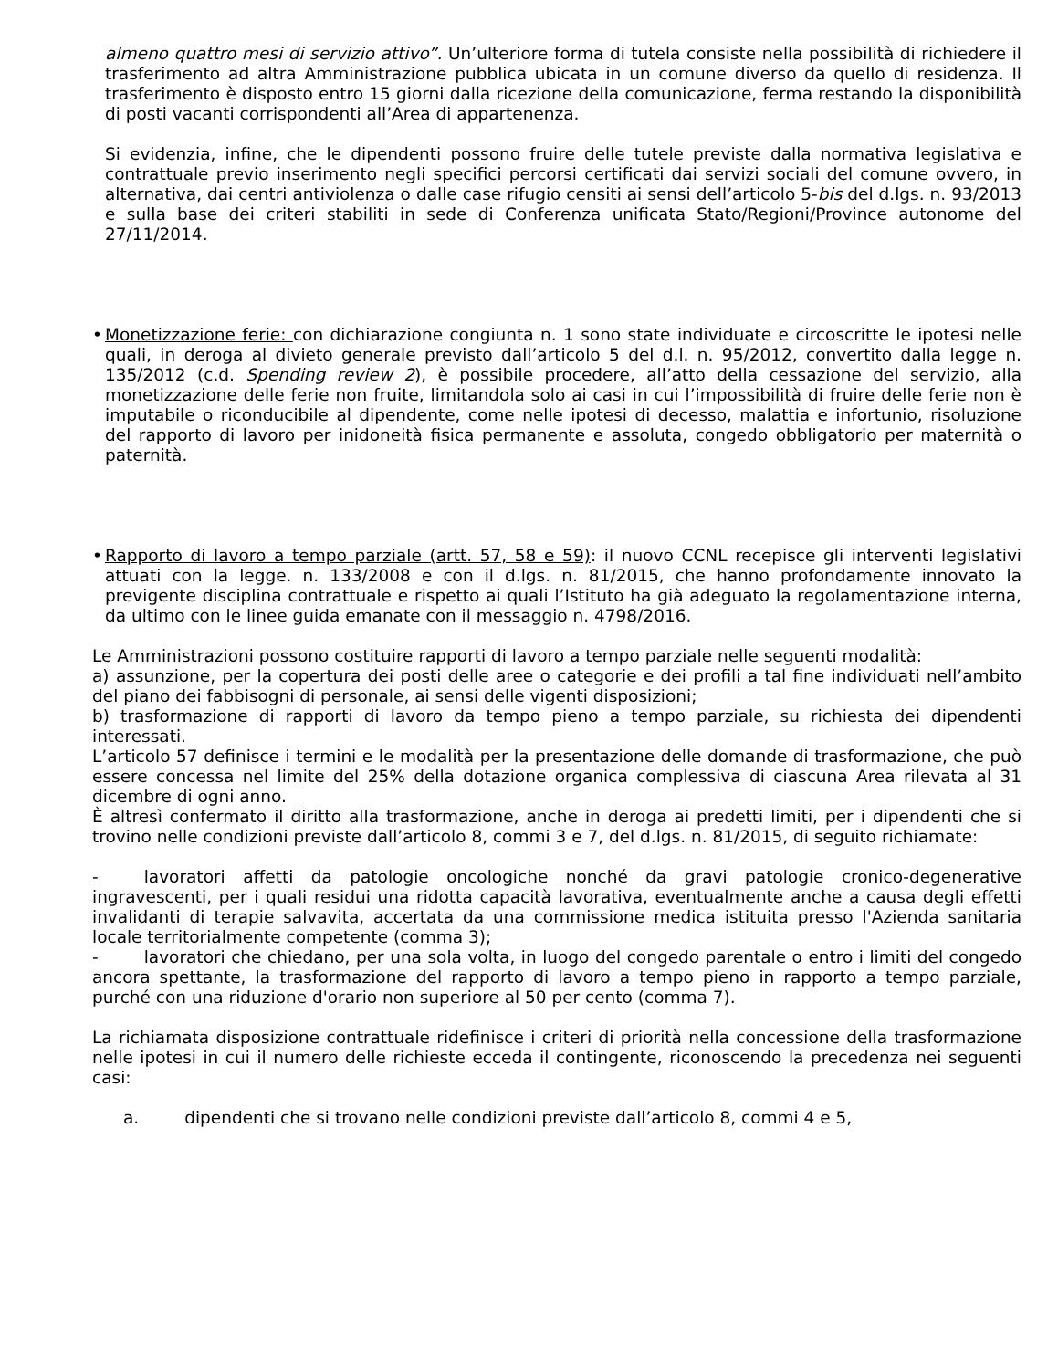almeno quattro mesi di servizio attivo”. Un’ulteriore forma di tutela consiste nella possibilità di richiedere il trasferimento ad altra Amministrazione pubblica ubicata in un comune diverso da quello di residenza. Il trasferimento è disposto entro 15 giorni dalla ricezione della comunicazione, ferma restando la disponibilità di posti vacanti corrispondenti all’Area di appartenenza.
Si evidenzia, infine, che le dipendenti possono fruire delle tutele previste dalla normativa legislativa e contrattuale previo inserimento negli specifici percorsi certificati dai servizi sociali del comune ovvero, in alternativa, dai centri antiviolenza o dalle case rifugio censiti ai sensi dell’articolo 5-bis del d.lgs. n. 93/2013 e sulla base dei criteri stabiliti in sede di Conferenza unificata Stato/Regioni/Province autonome del 27/11/2014.
• Monetizzazione ferie: con dichiarazione congiunta n. 1 sono state individuate e circoscritte le ipotesi nelle quali, in deroga al divieto generale previsto dall’articolo 5 del d.l. n. 95/2012, convertito dalla legge n. 135/2012 (c.d. Spending review 2), è possibile procedere, all’atto della cessazione del servizio, alla monetizzazione delle ferie non fruite, limitandola solo ai casi in cui l’impossibilità di fruire delle ferie non è imputabile o riconducibile al dipendente, come nelle ipotesi di decesso, malattia e infortunio, risoluzione del rapporto di lavoro per inidoneità fisica permanente e assoluta, congedo obbligatorio per maternità o paternità.
• Rapporto di lavoro a tempo parziale (artt. 57, 58 e 59): il nuovo CCNL recepisce gli interventi legislativi attuati con la legge. n. 133/2008 e con il d.lgs. n. 81/2015, che hanno profondamente innovato la previgente disciplina contrattuale e rispetto ai quali l’Istituto ha già adeguato la regolamentazione interna, da ultimo con le linee guida emanate con il messaggio n. 4798/2016.
Le Amministrazioni possono costituire rapporti di lavoro a tempo parziale nelle seguenti modalità:
a) assunzione, per la copertura dei posti delle aree o categorie e dei profili a tal fine individuati nell’ambito del piano dei fabbisogni di personale, ai sensi delle vigenti disposizioni;
b) trasformazione di rapporti di lavoro da tempo pieno a tempo parziale, su richiesta dei dipendenti interessati.
L’articolo 57 definisce i termini e le modalità per la presentazione delle domande di trasformazione, che può essere concessa nel limite del 25% della dotazione organica complessiva di ciascuna Area rilevata al 31 dicembre di ogni anno.
È altresì confermato il diritto alla trasformazione, anche in deroga ai predetti limiti, per i dipendenti che si trovino nelle condizioni previste dall’articolo 8, commi 3 e 7, del d.lgs. n. 81/2015, di seguito richiamate:
- lavoratori affetti da patologie oncologiche nonché da gravi patologie cronico-degenerative ingravescenti, per i quali residui una ridotta capacità lavorativa, eventualmente anche a causa degli effetti invalidanti di terapie salvavita, accertata da una commissione medica istituita presso l'Azienda sanitaria locale territorialmente competente (comma 3);
- lavoratori che chiedano, per una sola volta, in luogo del congedo parentale o entro i limiti del congedo ancora spettante, la trasformazione del rapporto di lavoro a tempo pieno in rapporto a tempo parziale, purché con una riduzione d'orario non superiore al 50 per cento (comma 7).
La richiamata disposizione contrattuale ridefinisce i criteri di priorità nella concessione della trasformazione nelle ipotesi in cui il numero delle richieste ecceda il contingente, riconoscendo la precedenza nei seguenti casi:
a. dipendenti che si trovano nelle condizioni previste dall’articolo 8, commi 4 e 5,